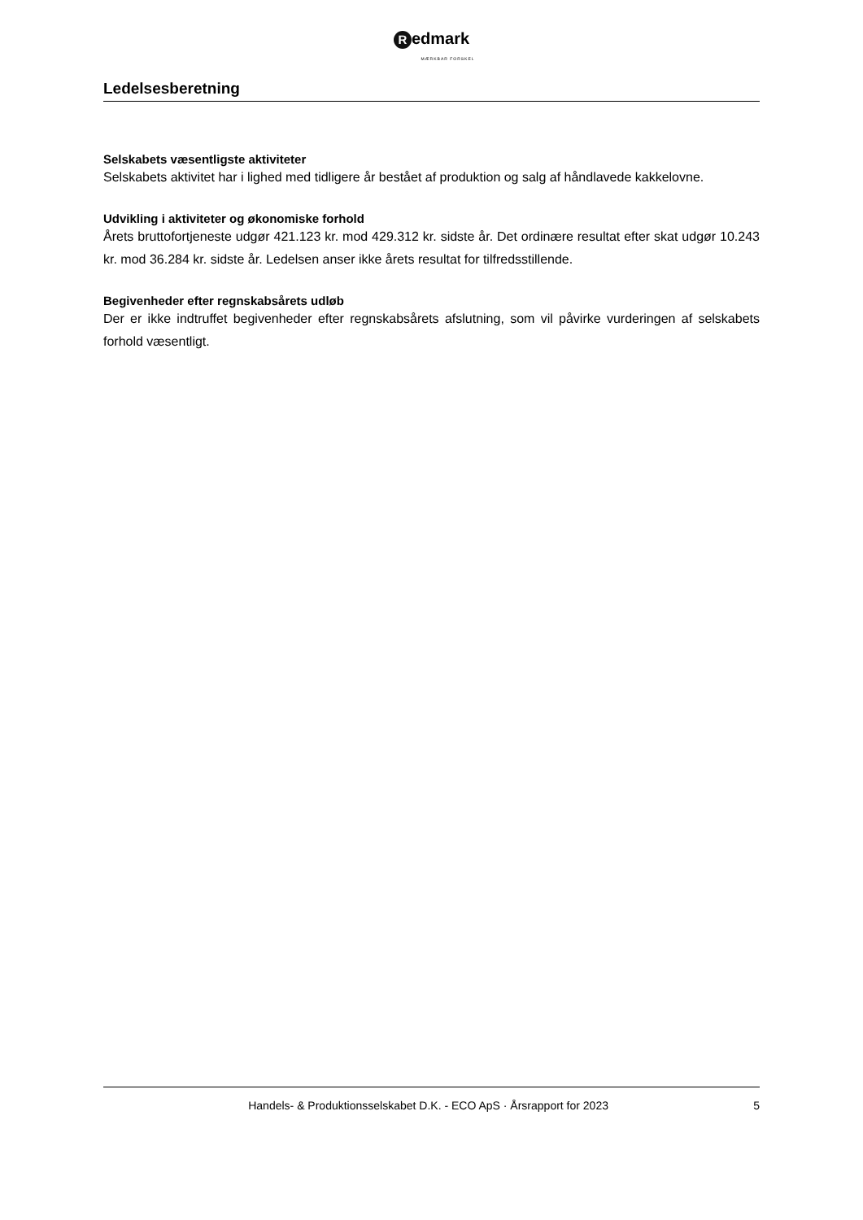Redmark
MÆRKBAR FORSKEL
Ledelsesberetning
Selskabets væsentligste aktiviteter
Selskabets aktivitet har i lighed med tidligere år bestået af produktion og salg af håndlavede kakkelovne.
Udvikling i aktiviteter og økonomiske forhold
Årets bruttofortjeneste udgør 421.123 kr. mod 429.312 kr. sidste år. Det ordinære resultat efter skat udgør 10.243 kr. mod 36.284 kr. sidste år. Ledelsen anser ikke årets resultat for tilfredsstillende.
Begivenheder efter regnskabsårets udløb
Der er ikke indtruffet begivenheder efter regnskabsårets afslutning, som vil påvirke vurderingen af selskabets forhold væsentligt.
Handels- & Produktionsselskabet D.K. - ECO ApS · Årsrapport for 2023 5